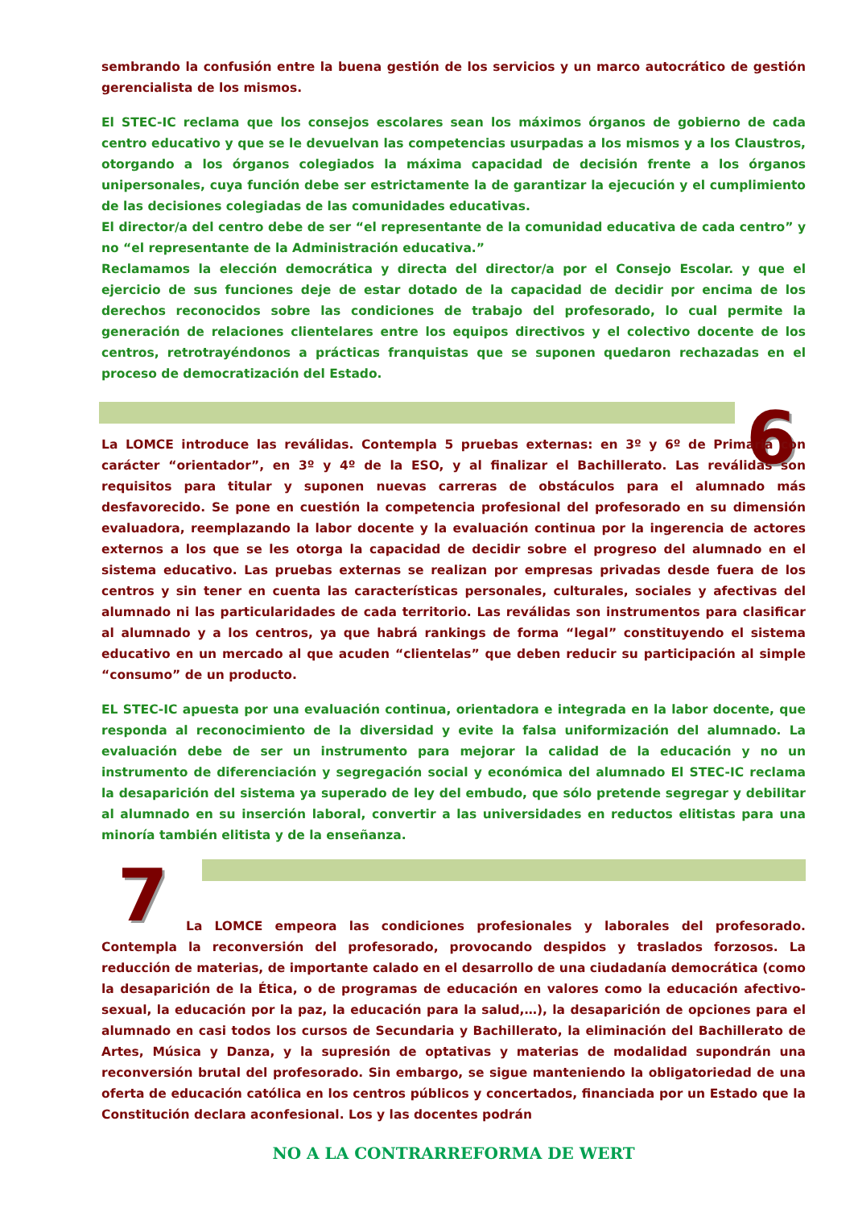sembrando la confusión entre la buena gestión de los servicios y un marco autocrático de gestión gerencialista de los mismos.
El STEC-IC reclama que los consejos escolares sean los máximos órganos de gobierno de cada centro educativo y que se le devuelvan las competencias usurpadas a los mismos y a los Claustros, otorgando a los órganos colegiados la máxima capacidad de decisión frente a los órganos unipersonales, cuya función debe ser estrictamente la de garantizar la ejecución y el cumplimiento de las decisiones colegiadas de las comunidades educativas.
El director/a del centro debe de ser “el representante de la comunidad educativa de cada centro” y no “el representante de la Administración educativa.”
Reclamamos la elección democrática y directa del director/a por el Consejo Escolar. y que el ejercicio de sus funciones deje de estar dotado de la capacidad de decidir por encima de los derechos reconocidos sobre las condiciones de trabajo del profesorado, lo cual permite la generación de relaciones clientelares entre los equipos directivos y el colectivo docente de los centros, retrotrayéndonos a prácticas franquistas que se suponen quedaron rechazadas en el proceso de democratización del Estado.
6
La LOMCE introduce las reválidas. Contempla 5 pruebas externas: en 3º y 6º de Primaria con carácter “orientador”, en 3º y 4º de la ESO, y al finalizar el Bachillerato. Las reválidas son requisitos para titular y suponen nuevas carreras de obstáculos para el alumnado más desfavorecido. Se pone en cuestión la competencia profesional del profesorado en su dimensión evaluadora, reemplazando la labor docente y la evaluación continua por la ingerencia de actores externos a los que se les otorga la capacidad de decidir sobre el progreso del alumnado en el sistema educativo. Las pruebas externas se realizan por empresas privadas desde fuera de los centros y sin tener en cuenta las características personales, culturales, sociales y afectivas del alumnado ni las particularidades de cada territorio. Las reválidas son instrumentos para clasificar al alumnado y a los centros, ya que habrá rankings de forma “legal” constituyendo el sistema educativo en un mercado al que acuden “clientelas” que deben reducir su participación al simple “consumo” de un producto.
EL STEC-IC apuesta por una evaluación continua, orientadora e integrada en la labor docente, que responda al reconocimiento de la diversidad y evite la falsa uniformización del alumnado. La evaluación debe de ser un instrumento para mejorar la calidad de la educación y no un instrumento de diferenciación y segregación social y económica del alumnado El STEC-IC reclama la desaparición del sistema ya superado de ley del embudo, que sólo pretende segregar y debilitar al alumnado en su inserción laboral, convertir a las universidades en reductos elitistas para una minoría también elitista y de la enseñanza.
7
La LOMCE empeora las condiciones profesionales y laborales del profesorado. Contempla la reconversión del profesorado, provocando despidos y traslados forzosos. La reducción de materias, de importante calado en el desarrollo de una ciudadanía democrática (como la desaparición de la Ética, o de programas de educación en valores como la educación afectivo-sexual, la educación por la paz, la educación para la salud,…), la desaparición de opciones para el alumnado en casi todos los cursos de Secundaria y Bachillerato, la eliminación del Bachillerato de Artes, Música y Danza, y la supresión de optativas y materias de modalidad supondrán una reconversión brutal del profesorado. Sin embargo, se sigue manteniendo la obligatoriedad de una oferta de educación católica en los centros públicos y concertados, financiada por un Estado que la Constitución declara aconfesional. Los y las docentes podrán
NO A LA CONTRARREFORMA DE WERT